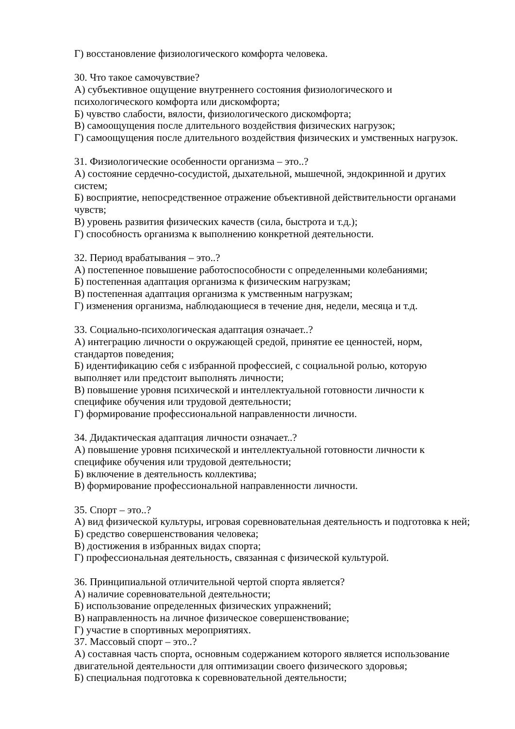Г) восстановление физиологического комфорта человека.
30. Что такое самочувствие?
А) субъективное ощущение внутреннего состояния физиологического и психологического комфорта или дискомфорта;
Б) чувство слабости, вялости, физиологического дискомфорта;
В) самоощущения после длительного воздействия физических нагрузок;
Г) самоощущения после длительного воздействия физических и умственных нагрузок.
31. Физиологические особенности организма – это..?
А) состояние сердечно-сосудистой, дыхательной, мышечной, эндокринной и других систем;
Б) восприятие, непосредственное отражение объективной действительности органами чувств;
В) уровень развития физических качеств (сила, быстрота и т.д.);
Г) способность организма к выполнению конкретной деятельности.
32. Период врабатывания – это..?
А) постепенное повышение работоспособности с определенными колебаниями;
Б) постепенная адаптация организма к физическим нагрузкам;
В) постепенная адаптация организма к умственным нагрузкам;
Г) изменения организма, наблюдающиеся в течение дня, недели, месяца и т.д.
33. Социально-психологическая адаптация означает..?
А) интеграцию личности о окружающей средой, принятие ее ценностей, норм, стандартов поведения;
Б) идентификацию себя с избранной профессией, с социальной ролью, которую выполняет или предстоит выполнять личности;
В) повышение уровня психической и интеллектуальной готовности личности к специфике обучения или трудовой деятельности;
Г) формирование профессиональной направленности личности.
34. Дидактическая адаптация личности означает..?
А) повышение уровня психической и интеллектуальной готовности личности к специфике обучения или трудовой деятельности;
Б) включение в деятельность коллектива;
В) формирование профессиональной направленности личности.
35. Спорт – это..?
А) вид физической культуры, игровая соревновательная деятельность и подготовка к ней;
Б) средство совершенствования человека;
В) достижения в избранных видах спорта;
Г) профессиональная деятельность, связанная с физической культурой.
36. Принципиальной отличительной чертой спорта является?
А) наличие соревновательной деятельности;
Б) использование определенных физических упражнений;
В) направленность на личное физическое совершенствование;
Г) участие в спортивных мероприятиях.
37. Массовый спорт – это..?
А) составная часть спорта, основным содержанием которого является использование двигательной деятельности для оптимизации своего физического здоровья;
Б) специальная подготовка к соревновательной деятельности;